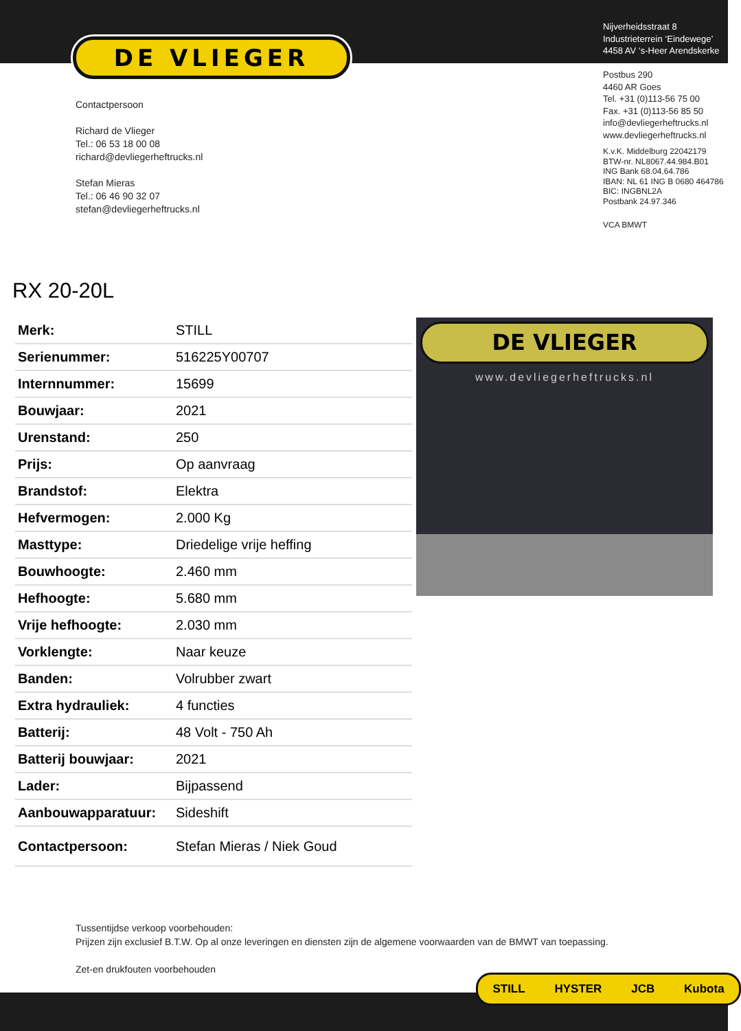DE VLIEGER
Contactpersoon
Richard de Vlieger
Tel.: 06 53 18 00 08
richard@devliegerheftrucks.nl
Stefan Mieras
Tel.: 06 46 90 32 07
stefan@devliegerheftrucks.nl
Nijverheidsstraat 8
Industrieterrein ‘Eindewege’
4458 AV ‘s-Heer Arendskerke
Postbus 290
4460 AR Goes
Tel. +31 (0)113-56 75 00
Fax. +31 (0)113-56 85 50
info@devliegerheftrucks.nl
www.devliegerheftrucks.nl
K.v.K. Middelburg 22042179
BTW-nr. NL8067.44.984.B01
ING Bank 68.04.64.786
IBAN: NL 61 ING B 0680 464786
BIC: INGBNL2A
Postbank 24.97.346
VCA BMWT
RX 20-20L
| Merk: | STILL |
| Serienummer: | 516225Y00707 |
| Internnummer: | 15699 |
| Bouwjaar: | 2021 |
| Urenstand: | 250 |
| Prijs: | Op aanvraag |
| Brandstof: | Elektra |
| Hefvermogen: | 2.000 Kg |
| Masttype: | Driedelige vrije heffing |
| Bouwhoogte: | 2.460 mm |
| Hefhoogte: | 5.680 mm |
| Vrije hefhoogte: | 2.030 mm |
| Vorklengte: | Naar keuze |
| Banden: | Volrubber zwart |
| Extra hydrauliek: | 4 functies |
| Batterij: | 48 Volt - 750 Ah |
| Batterij bouwjaar: | 2021 |
| Lader: | Bijpassend |
| Aanbouwapparatuur: | Sideshift |
| Contactpersoon: | Stefan Mieras / Niek Goud |
DE VLIEGER
www.devliegerheftrucks.nl
Tussentijdse verkoop voorbehouden:
Prijzen zijn exclusief B.T.W. Op al onze leveringen en diensten zijn de algemene voorwaarden van de BMWT van toepassing.
Zet-en drukfouten voorbehouden
STILL HYSTER JCB Kubota